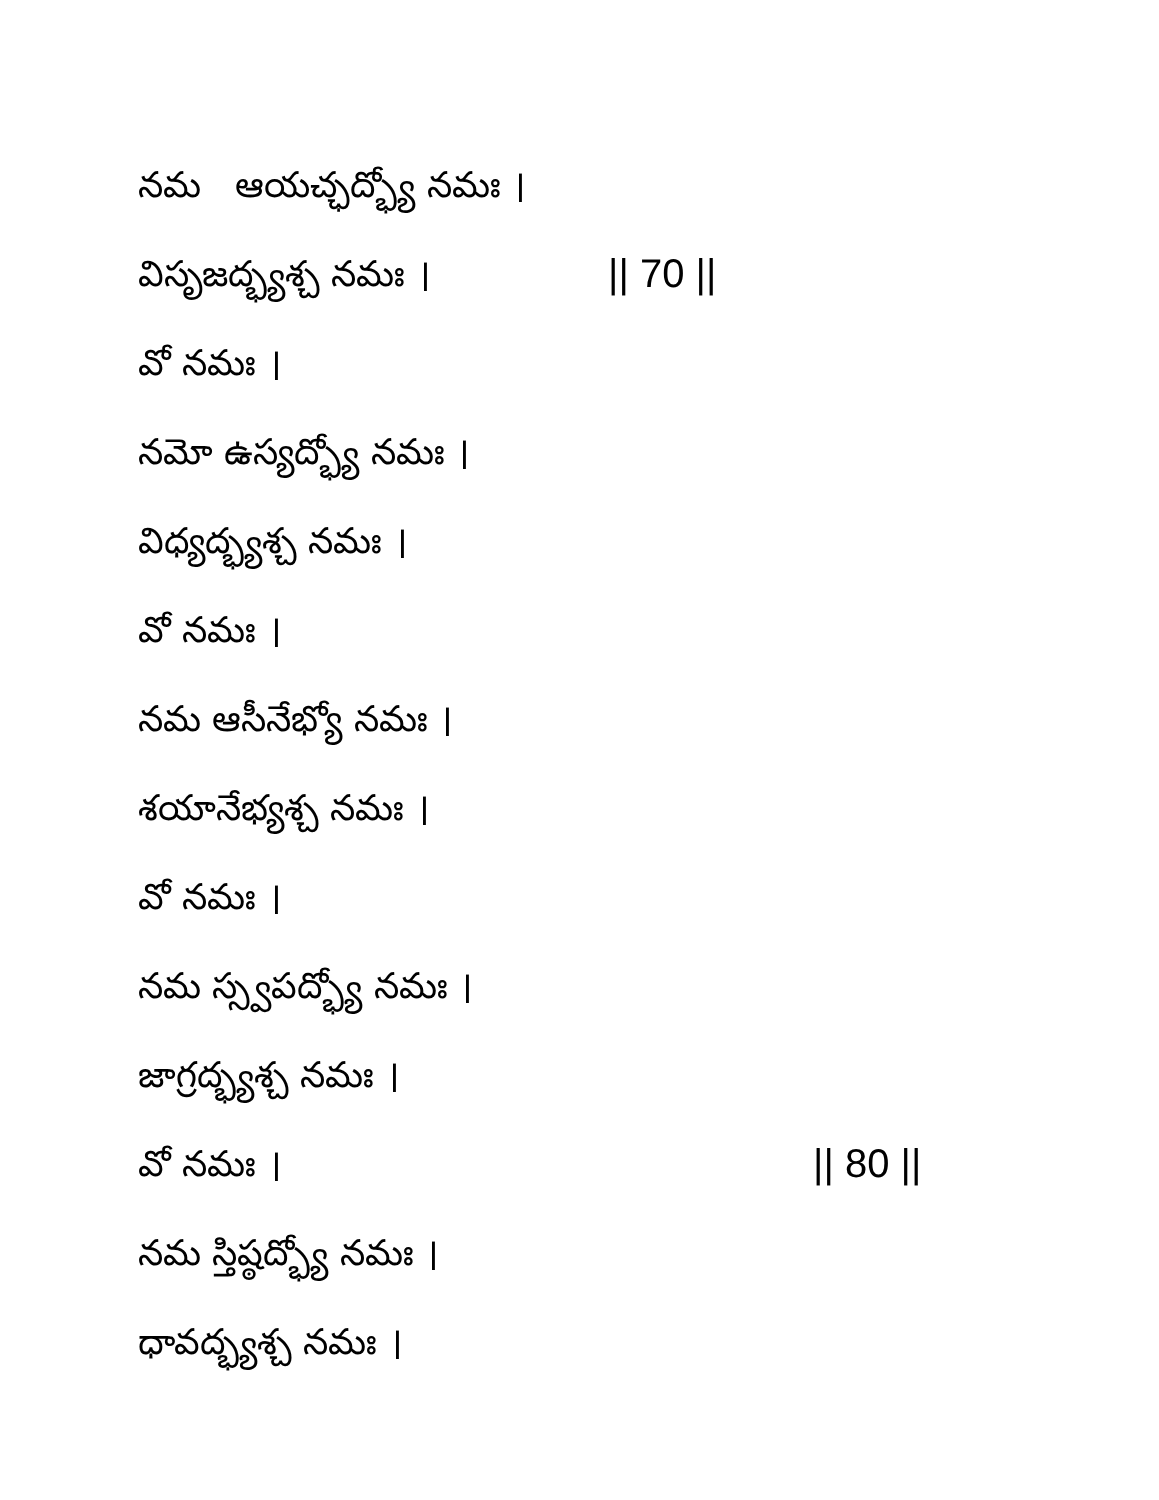నమ ఆయచ్ఛద్భ్యో నమః ।
విసృజద్భ్యశ్చ నమః । || 70 ||
వో నమః ।
నమో ఉస్యద్భ్యో నమః ।
విధ్యద్భ్యశ్చ నమః ।
వో నమః ।
నమ ఆసీనేభ్యో నమః ।
శయానేభ్యశ్చ నమః ।
వో నమః ।
నమ స్స్వపద్భ్యో నమః ।
జాగ్రద్భ్యశ్చ నమః ।
వో నమః । || 80 ||
నమ స్తిష్ఠద్భ్యో నమః ।
ధావద్భ్యశ్చ నమః ।